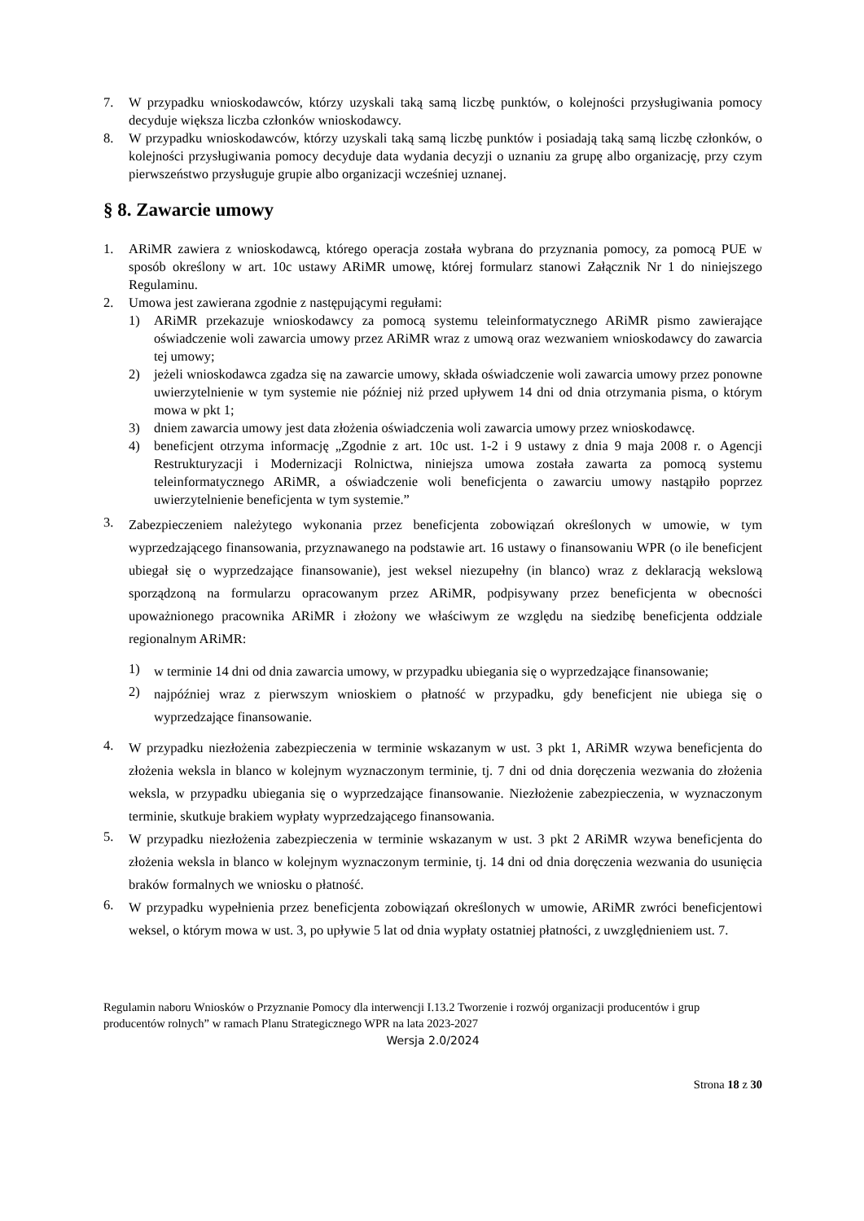7. W przypadku wnioskodawców, którzy uzyskali taką samą liczbę punktów, o kolejności przysługiwania pomocy decyduje większa liczba członków wnioskodawcy.
8. W przypadku wnioskodawców, którzy uzyskali taką samą liczbę punktów i posiadają taką samą liczbę członków, o kolejności przysługiwania pomocy decyduje data wydania decyzji o uznaniu za grupę albo organizację, przy czym pierwszeństwo przysługuje grupie albo organizacji wcześniej uznanej.
§ 8. Zawarcie umowy
1. ARiMR zawiera z wnioskodawcą, którego operacja została wybrana do przyznania pomocy, za pomocą PUE w sposób określony w art. 10c ustawy ARiMR umowę, której formularz stanowi Załącznik Nr 1 do niniejszego Regulaminu.
2. Umowa jest zawierana zgodnie z następującymi regułami:
1) ARiMR przekazuje wnioskodawcy za pomocą systemu teleinformatycznego ARiMR pismo zawierające oświadczenie woli zawarcia umowy przez ARiMR wraz z umową oraz wezwaniem wnioskodawcy do zawarcia tej umowy;
2) jeżeli wnioskodawca zgadza się na zawarcie umowy, składa oświadczenie woli zawarcia umowy przez ponowne uwierzytelnienie w tym systemie nie później niż przed upływem 14 dni od dnia otrzymania pisma, o którym mowa w pkt 1;
3) dniem zawarcia umowy jest data złożenia oświadczenia woli zawarcia umowy przez wnioskodawcę.
4) beneficjent otrzyma informację „Zgodnie z art. 10c ust. 1-2 i 9 ustawy z dnia 9 maja 2008 r. o Agencji Restrukturyzacji i Modernizacji Rolnictwa, niniejsza umowa została zawarta za pomocą systemu teleinformatycznego ARiMR, a oświadczenie woli beneficjenta o zawarciu umowy nastąpiło poprzez uwierzytelnienie beneficjenta w tym systemie.”
3. Zabezpieczeniem należytego wykonania przez beneficjenta zobowiązań określonych w umowie, w tym wyprzedzającego finansowania, przyznawanego na podstawie art. 16 ustawy o finansowaniu WPR (o ile beneficjent ubiegał się o wyprzedzające finansowanie), jest weksel niezupełny (in blanco) wraz z deklaracją wekslową sporządzoną na formularzu opracowanym przez ARiMR, podpisywany przez beneficjenta w obecności upoważnionego pracownika ARiMR i złożony we właściwym ze względu na siedzibę beneficjenta oddziale regionalnym ARiMR:
1) w terminie 14 dni od dnia zawarcia umowy, w przypadku ubiegania się o wyprzedzające finansowanie;
2) najpóźniej wraz z pierwszym wnioskiem o płatność w przypadku, gdy beneficjent nie ubiega się o wyprzedzające finansowanie.
4. W przypadku niezłożenia zabezpieczenia w terminie wskazanym w ust. 3 pkt 1, ARiMR wzywa beneficjenta do złożenia weksla in blanco w kolejnym wyznaczonym terminie, tj. 7 dni od dnia doręczenia wezwania do złożenia weksla, w przypadku ubiegania się o wyprzedzające finansowanie. Niezłożenie zabezpieczenia, w wyznaczonym terminie, skutkuje brakiem wypłaty wyprzedzającego finansowania.
5. W przypadku niezłożenia zabezpieczenia w terminie wskazanym w ust. 3 pkt 2 ARiMR wzywa beneficjenta do złożenia weksla in blanco w kolejnym wyznaczonym terminie, tj. 14 dni od dnia doręczenia wezwania do usunięcia braków formalnych we wniosku o płatność.
6. W przypadku wypełnienia przez beneficjenta zobowiązań określonych w umowie, ARiMR zwróci beneficjentowi weksel, o którym mowa w ust. 3, po upływie 5 lat od dnia wypłaty ostatniej płatności, z uwzględnieniem ust. 7.
Regulamin naboru Wniosków o Przyznanie Pomocy dla interwencji I.13.2 Tworzenie i rozwój organizacji producentów i grup producentów rolnych” w ramach Planu Strategicznego WPR na lata 2023-2027
Wersja 2.0/2024
Strona 18 z 30